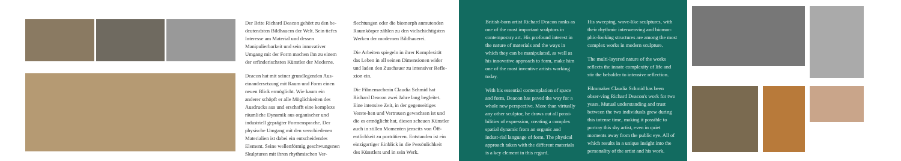Der Brite Richard Deacon gehört zu den be-deutendsten Bildhauern der Welt. Sein tiefes Interesse am Material und dessen Manipulierbarkeit und sein innovativer Umgang mit der Form machen ihn zu einem der erfinderischsten Künstler der Moderne.
Deacon hat mit seiner grundlegenden Aus-einandersetzung mit Raum und Form einen neuen Blick ermöglicht. Wie kaum ein anderer schöpft er alle Möglichkeiten des Ausdrucks aus und erschafft eine komplexe räumliche Dynamik aus organischer und industriell geprägter Formensprache. Der physische Umgang mit den verschiedenen Materialien ist dabei ein entscheidendes Element. Seine wellenförmig geschwungenen Skulpturen mit ihren rhythmischen Ver-
flechtungen oder die biomorph anmutenden Raumkörper zählen zu den vielschichtigsten Werken der modernen Bildhauerei.
Die Arbeiten spiegeln in ihrer Komplexität das Leben in all seinen Dimensionen wider und laden den Zuschauer zu intensiver Refle-xion ein.
Die Filmemacherin Claudia Schmid hat Richard Deacon zwei Jahre lang begleitet. Eine intensive Zeit, in der gegenseitiges Verste-hen und Vertrauen gewachsen ist und die es ermöglicht hat, diesen scheuen Künstler auch in stillen Momenten jenseits von Öff-entlichkeit zu porträtieren. Entstanden ist ein einzigartiger Einblick in die Persönlichkeit des Künstlers und in sein Werk.
British-born artist Richard Deacon ranks as one of the most important sculptors in contemporary art. His profound interest in the nature of materials and the ways in which they can be manipulated, as well as his innovative approach to form, make him one of the most inventive artists working today.
With his essential contemplation of space and form, Deacon has paved the way for a whole new perspective. More than virtually any other sculptor, he draws out all possi-bilities of expression, creating a complex spatial dynamic from an organic and indust-rial language of form. The physical approach taken with the different materials is a key element in this regard.
His sweeping, wave-like sculptures, with their rhythmic interweaving and biomor-phic-looking structures are among the most complex works in modern sculpture.
The multi-layered nature of the works reflects the innate complexity of life and stir the beholder to intensive reflection.
Filmmaker Claudia Schmid has been obser-ving Richard Deacon's work for two years. Mutual understanding and trust between the two individuals grew during this intense time, making it possible to portray this shy artist, even in quiet moments away from the public eye. All of which results in a unique insight into the personality of the artist and his work.